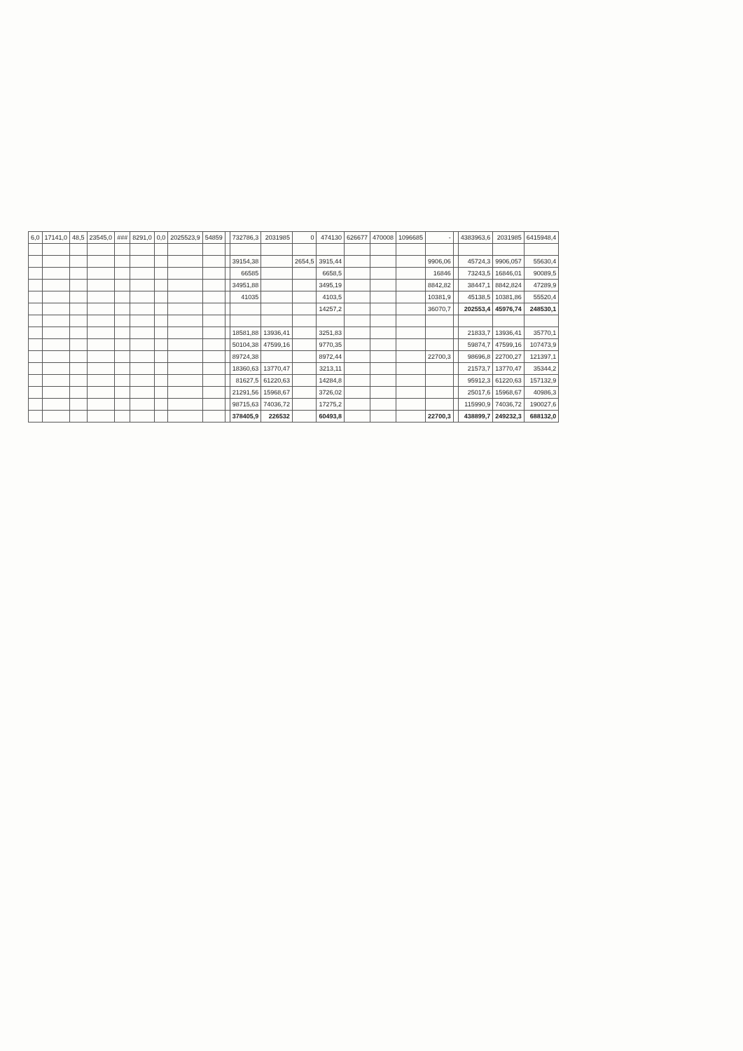| 6,0 | 17141,0 | 48,5 | 23545,0 | ### | 8291,0 | 0,0 | 2025523,9 | 54859 | | 732786,3 | 2031985 | 0 | 474130 | 626677 | 470008 | 1096685 | - | | 4383963,6 | 2031985 | 6415948,4 |
| --- | --- | --- | --- | --- | --- | --- | --- | --- | --- | --- | --- | --- | --- | --- | --- | --- | --- | --- | --- | --- | --- |
| | | | | | | | | | | 39154,38 | | 2654,5 | 3915,44 | | | | 9906,06 | | 45724,3 | 9906,057 | 55630,4 |
| | | | | | | | | | | 66585 | | | 6658,5 | | | | 16846 | | 73243,5 | 16846,01 | 90089,5 |
| | | | | | | | | | | 34951,88 | | | 3495,19 | | | | 8842,82 | | 38447,1 | 8842,824 | 47289,9 |
| | | | | | | | | | | 41035 | | | 4103,5 | | | | 10381,9 | | 45138,5 | 10381,86 | 55520,4 |
| | | | | | | | | | | | | | 14257,2 | | | | 36070,7 | | 202553,4 | 45976,74 | 248530,1 |
| | | | | | | | | | | 18581,88 | 13936,41 | | 3251,83 | | | | | | 21833,7 | 13936,41 | 35770,1 |
| | | | | | | | | | | 50104,38 | 47599,16 | | 9770,35 | | | | | | 59874,7 | 47599,16 | 107473,9 |
| | | | | | | | | | | 89724,38 | | | 8972,44 | | | | 22700,3 | | 98696,8 | 22700,27 | 121397,1 |
| | | | | | | | | | | 18360,63 | 13770,47 | | 3213,11 | | | | | | 21573,7 | 13770,47 | 35344,2 |
| | | | | | | | | | | 81627,5 | 61220,63 | | 14284,8 | | | | | | 95912,3 | 61220,63 | 157132,9 |
| | | | | | | | | | | 21291,56 | 15968,67 | | 3726,02 | | | | | | 25017,6 | 15968,67 | 40986,3 |
| | | | | | | | | | | 98715,63 | 74036,72 | | 17275,2 | | | | | | 115990,9 | 74036,72 | 190027,6 |
| | | | | | | | | | | 378405,9 | 226532 | | 60493,8 | | | | 22700,3 | | 438899,7 | 249232,3 | 688132,0 |